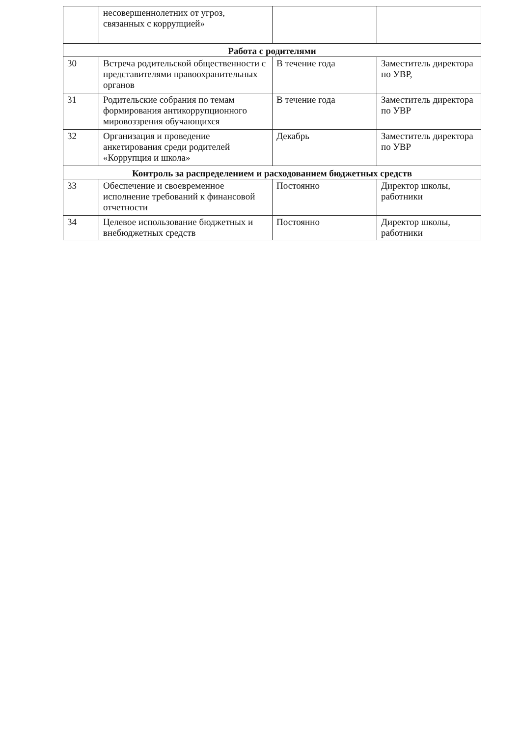| | несовершеннолетних от угроз, связанных с коррупцией» | | |
| Работа с родителями | | | |
| 30 | Встреча родительской общественности с представителями правоохранительных органов | В течение года | Заместитель директора по УВР, |
| 31 | Родительские собрания по темам формирования антикоррупционного мировоззрения обучающихся | В течение года | Заместитель директора по УВР |
| 32 | Организация и проведение анкетирования среди родителей «Коррупция и школа» | Декабрь | Заместитель директора по УВР |
| Контроль за распределением и расходованием бюджетных средств | | | |
| 33 | Обеспечение и своевременное исполнение требований к финансовой отчетности | Постоянно | Директор школы, работники |
| 34 | Целевое использование бюджетных и внебюджетных средств | Постоянно | Директор школы, работники |